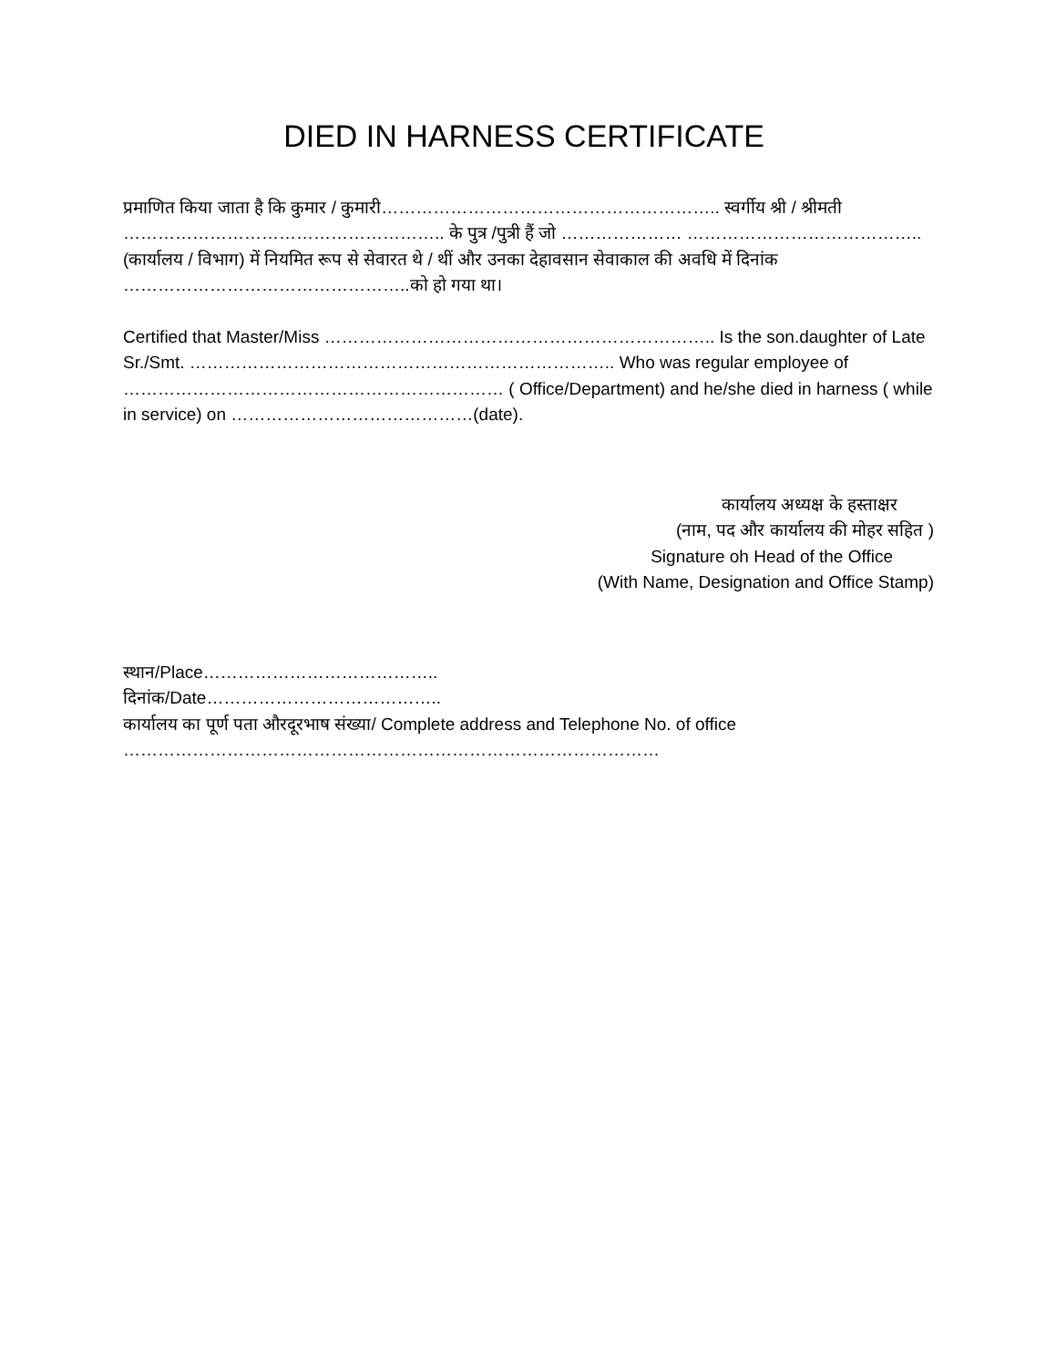DIED IN HARNESS CERTIFICATE
प्रमाणित किया जाता है कि कुमार / कुमारी………………………………………………….. स्वर्गीय श्री / श्रीमती ……………………………………………….. के पुत्र /पुत्री हैं जो ………………… ………………………………….. (कार्यालय / विभाग) में नियमित रूप से सेवारत थे / थीं और उनका देहावसान सेवाकाल की अवधि में दिनांक …………………………………………..को हो गया था।
Certified that Master/Miss ………………………………………………………….. Is the son.daughter of Late Sr./Smt. ……………………………………………………………….. Who was regular employee of ………………………………………………………… ( Office/Department) and he/she died in harness ( while in service) on ……………………………………(date).
कार्यालय अध्यक्ष के हस्ताक्षर
(नाम, पद और कार्यालय की मोहर सहित )
Signature oh Head of the Office
(With Name, Designation and Office Stamp)
स्थान/Place…………………………………..
दिनांक/Date…………………………………..
कार्यालय का पूर्ण पता औरदूरभाष संख्या/ Complete address and Telephone No. of office
…………………………………………………………………………………